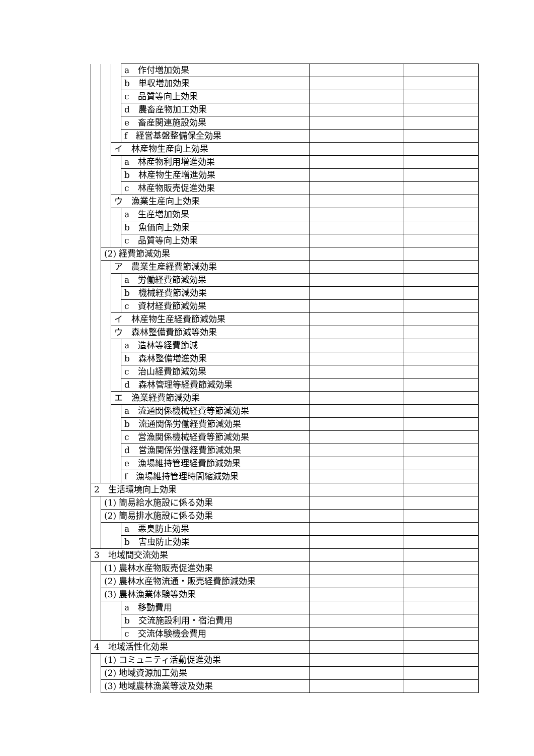| | | | a 作付増加効果 | | |
| | | | b 単収増加効果 | | |
| | | | c 品質等向上効果 | | |
| | | | d 農畜産物加工効果 | | |
| | | | e 畜産関連施設効果 | | |
| | | | f 経営基盤整備保全効果 | | |
| | | イ 林産物生産向上効果 | | | |
| | | | a 林産物利用増進効果 | | |
| | | | b 林産物生産増進効果 | | |
| | | | c 林産物販売促進効果 | | |
| | | ウ 漁業生産向上効果 | | | |
| | | | a 生産増加効果 | | |
| | | | b 魚価向上効果 | | |
| | | | c 品質等向上効果 | | |
| | (2) 経費節減効果 | | | | |
| | | ア 農業生産経費節減効果 | | | |
| | | | a 労働経費節減効果 | | |
| | | | b 機械経費節減効果 | | |
| | | | c 資材経費節減効果 | | |
| | | イ 林産物生産経費節減効果 | | | |
| | | ウ 森林整備費節減等効果 | | | |
| | | | a 造林等経費節減 | | |
| | | | b 森林整備増進効果 | | |
| | | | c 治山経費節減効果 | | |
| | | | d 森林管理等経費節減効果 | | |
| | | エ 漁業経費節減効果 | | | |
| | | | a 流通関係機械経費等節減効果 | | |
| | | | b 流通関係労働経費節減効果 | | |
| | | | c 営漁関係機械経費等節減効果 | | |
| | | | d 営漁関係労働経費節減効果 | | |
| | | | e 漁場維持管理経費節減効果 | | |
| | | | f 漁場維持管理時間縮減効果 | | |
| 2 生活環境向上効果 | | | | | |
| | (1) 簡易給水施設に係る効果 | | | | |
| | (2) 簡易排水施設に係る効果 | | | | |
| | | | a 悪臭防止効果 | | |
| | | | b 害虫防止効果 | | |
| 3 地域間交流効果 | | | | | |
| | (1) 農林水産物販売促進効果 | | | | |
| | (2) 農林水産物流通・販売経費節減効果 | | | | |
| | (3) 農林漁業体験等効果 | | | | |
| | | | a 移動費用 | | |
| | | | b 交流施設利用・宿泊費用 | | |
| | | | c 交流体験機会費用 | | |
| 4 地域活性化効果 | | | | | |
| | (1) コミュニティ活動促進効果 | | | | |
| | (2) 地域資源加工効果 | | | | |
| | (3) 地域農林漁業等波及効果 | | | | |